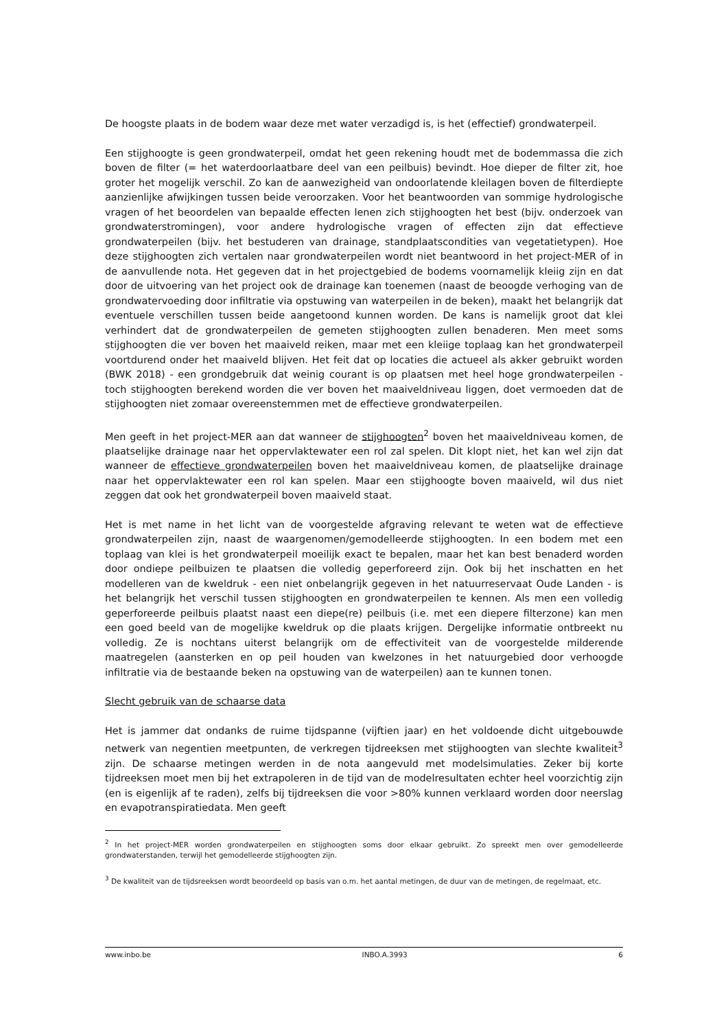De hoogste plaats in de bodem waar deze met water verzadigd is, is het (effectief) grondwaterpeil.
Een stijghoogte is geen grondwaterpeil, omdat het geen rekening houdt met de bodemmassa die zich boven de filter (= het waterdoorlaatbare deel van een peilbuis) bevindt. Hoe dieper de filter zit, hoe groter het mogelijk verschil. Zo kan de aanwezigheid van ondoorlatende kleilagen boven de filterdiepte aanzienlijke afwijkingen tussen beide veroorzaken. Voor het beantwoorden van sommige hydrologische vragen of het beoordelen van bepaalde effecten lenen zich stijghoogten het best (bijv. onderzoek van grondwaterstromingen), voor andere hydrologische vragen of effecten zijn dat effectieve grondwaterpeilen (bijv. het bestuderen van drainage, standplaatscondities van vegetatietypen). Hoe deze stijghoogten zich vertalen naar grondwaterpeilen wordt niet beantwoord in het project-MER of in de aanvullende nota. Het gegeven dat in het projectgebied de bodems voornamelijk kleiig zijn en dat door de uitvoering van het project ook de drainage kan toenemen (naast de beoogde verhoging van de grondwatervoeding door infiltratie via opstuwing van waterpeilen in de beken), maakt het belangrijk dat eventuele verschillen tussen beide aangetoond kunnen worden. De kans is namelijk groot dat klei verhindert dat de grondwaterpeilen de gemeten stijghoogten zullen benaderen. Men meet soms stijghoogten die ver boven het maaiveld reiken, maar met een kleiige toplaag kan het grondwaterpeil voortdurend onder het maaiveld blijven. Het feit dat op locaties die actueel als akker gebruikt worden (BWK 2018) - een grondgebruik dat weinig courant is op plaatsen met heel hoge grondwaterpeilen - toch stijghoogten berekend worden die ver boven het maaiveldniveau liggen, doet vermoeden dat de stijghoogten niet zomaar overeenstemmen met de effectieve grondwaterpeilen.
Men geeft in het project-MER aan dat wanneer de stijghoogten<sup>2</sup> boven het maaiveldniveau komen, de plaatselijke drainage naar het oppervlaktewater een rol zal spelen. Dit klopt niet, het kan wel zijn dat wanneer de effectieve grondwaterpeilen boven het maaiveldniveau komen, de plaatselijke drainage naar het oppervlaktewater een rol kan spelen. Maar een stijghoogte boven maaiveld, wil dus niet zeggen dat ook het grondwaterpeil boven maaiveld staat.
Het is met name in het licht van de voorgestelde afgraving relevant te weten wat de effectieve grondwaterpeilen zijn, naast de waargenomen/gemodelleerde stijghoogten. In een bodem met een toplaag van klei is het grondwaterpeil moeilijk exact te bepalen, maar het kan best benaderd worden door ondiepe peilbuizen te plaatsen die volledig geperforeerd zijn. Ook bij het inschatten en het modelleren van de kweldruk - een niet onbelangrijk gegeven in het natuurreservaat Oude Landen - is het belangrijk het verschil tussen stijghoogten en grondwaterpeilen te kennen. Als men een volledig geperforeerde peilbuis plaatst naast een diepe(re) peilbuis (i.e. met een diepere filterzone) kan men een goed beeld van de mogelijke kweldruk op die plaats krijgen. Dergelijke informatie ontbreekt nu volledig. Ze is nochtans uiterst belangrijk om de effectiviteit van de voorgestelde milderende maatregelen (aansterken en op peil houden van kwelzones in het natuurgebied door verhoogde infiltratie via de bestaande beken na opstuwing van de waterpeilen) aan te kunnen tonen.
Slecht gebruik van de schaarse data
Het is jammer dat ondanks de ruime tijdspanne (vijftien jaar) en het voldoende dicht uitgebouwde netwerk van negentien meetpunten, de verkregen tijdreeksen met stijghoogten van slechte kwaliteit<sup>3</sup> zijn. De schaarse metingen werden in de nota aangevuld met modelsimulaties. Zeker bij korte tijdreeksen moet men bij het extrapoleren in de tijd van de modelresultaten echter heel voorzichtig zijn (en is eigenlijk af te raden), zelfs bij tijdreeksen die voor >80% kunnen verklaard worden door neerslag en evapotranspiratiedata. Men geeft
<sup>2</sup> In het project-MER worden grondwaterpeilen en stijghoogten soms door elkaar gebruikt. Zo spreekt men over gemodelleerde grondwaterstanden, terwijl het gemodelleerde stijghoogten zijn.
<sup>3</sup> De kwaliteit van de tijdsreeksen wordt beoordeeld op basis van o.m. het aantal metingen, de duur van de metingen, de regelmaat, etc.
www.inbo.be INBO.A.3993 6